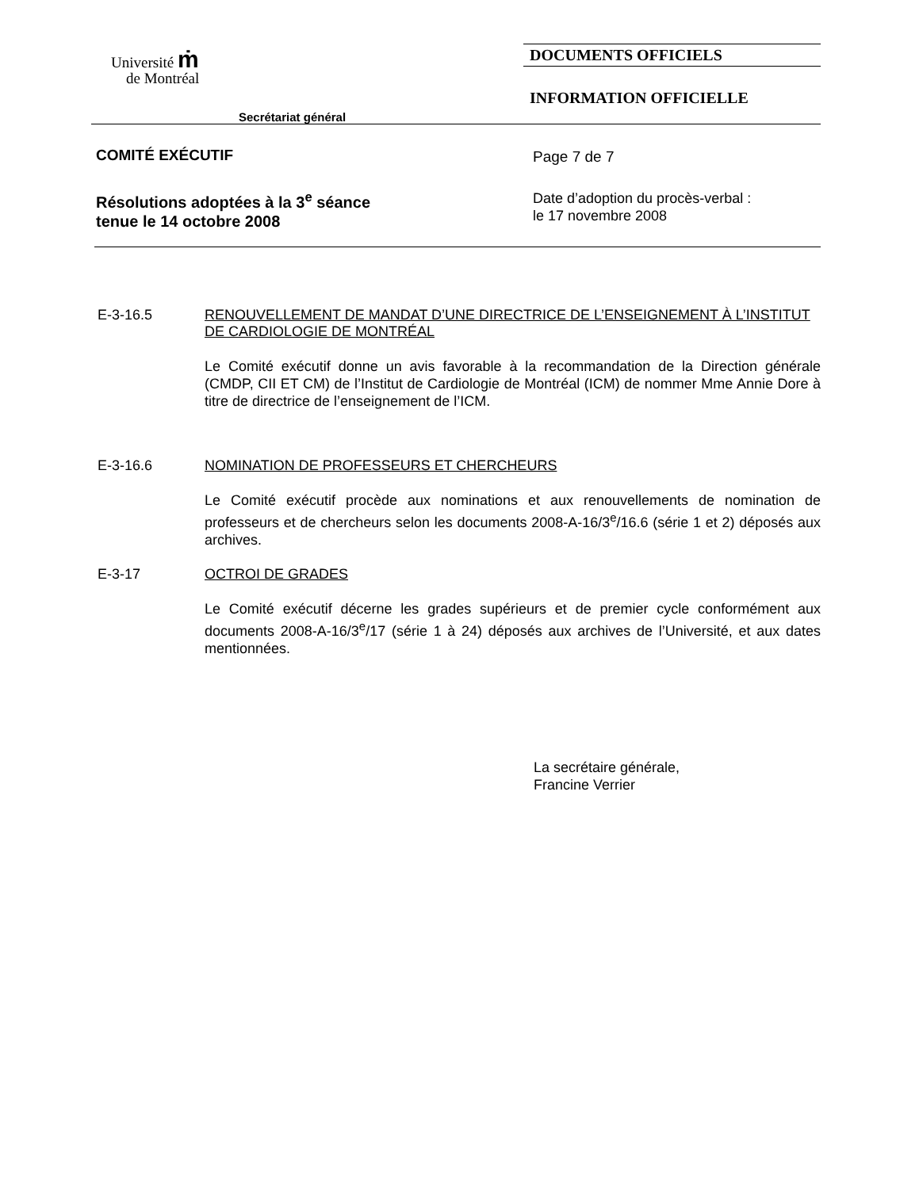Université ṁ
de Montréal
Secrétariat général
DOCUMENTS OFFICIELS
INFORMATION OFFICIELLE
COMITÉ EXÉCUTIF
Résolutions adoptées à la 3<sup>e</sup> séance
tenue le 14 octobre 2008
Page 7 de 7
Date d’adoption du procès-verbal :
le 17 novembre 2008
E-3-16.5
RENOUVELLEMENT DE MANDAT D’UNE DIRECTRICE DE L’ENSEIGNEMENT À L’INSTITUT DE CARDIOLOGIE DE MONTRÉAL
Le Comité exécutif donne un avis favorable à la recommandation de la Direction générale (CMDP, CII ET CM) de l’Institut de Cardiologie de Montréal (ICM) de nommer Mme Annie Dore à titre de directrice de l’enseignement de l’ICM.
E-3-16.6
NOMINATION DE PROFESSEURS ET CHERCHEURS
Le Comité exécutif procède aux nominations et aux renouvellements de nomination de professeurs et de chercheurs selon les documents 2008-A-16/3<sup>e</sup>/16.6 (série 1 et 2) déposés aux archives.
E-3-17
OCTROI DE GRADES
Le Comité exécutif décerne les grades supérieurs et de premier cycle conformément aux documents 2008-A-16/3<sup>e</sup>/17 (série 1 à 24) déposés aux archives de l’Université, et aux dates mentionnées.
La secrétaire générale,
Francine Verrier